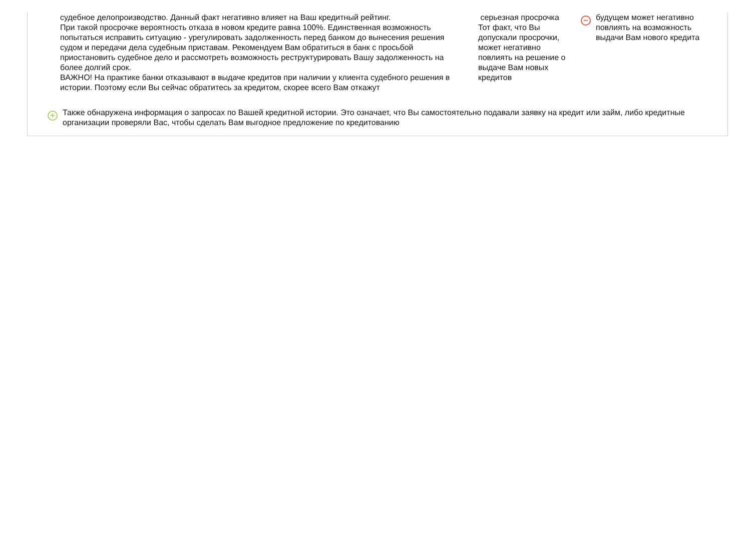судебное делопроизводство. Данный факт негативно влияет на Ваш кредитный рейтинг.
При такой просрочке вероятность отказа в новом кредите равна 100%. Единственная возможность попытаться исправить ситуацию - урегулировать задолженность перед банком до вынесения решения судом и передачи дела судебным приставам. Рекомендуем Вам обратиться в банк с просьбой приостановить судебное дело и рассмотреть возможность реструктурировать Вашу задолженность на более долгий срок.
ВАЖНО! На практике банки отказывают в выдаче кредитов при наличии у клиента судебного решения в истории. Поэтому если Вы сейчас обратитесь за кредитом, скорее всего Вам откажут
серьезная просрочка
Тот факт, что Вы допускали просрочки, может негативно повлиять на решение о выдаче Вам новых кредитов
−
будущем может негативно повлиять на возможность выдачи Вам нового кредита
+
Также обнаружена информация о запросах по Вашей кредитной истории. Это означает, что Вы самостоятельно подавали заявку на кредит или займ, либо кредитные организации проверяли Вас, чтобы сделать Вам выгодное предложение по кредитованию